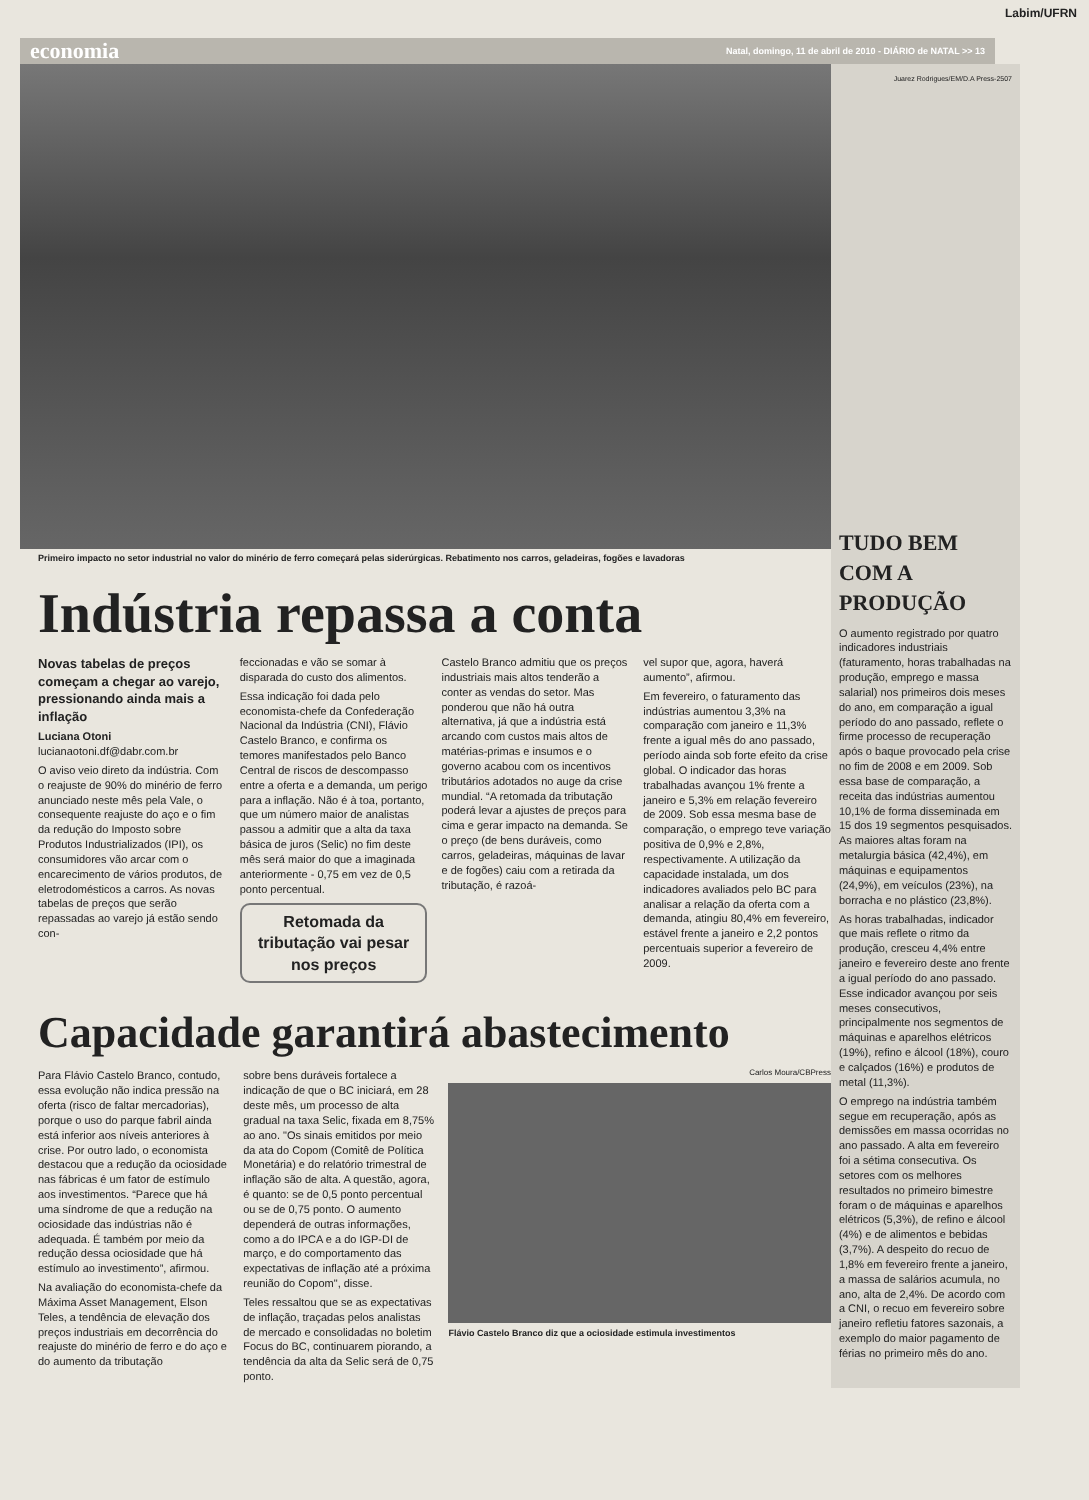Labim/UFRN
economia Natal, domingo, 11 de abril de 2010 - DIÁRIO de NATAL >> 13
Primeiro impacto no setor industrial no valor do minério de ferro começará pelas siderúrgicas. Rebatimento nos carros, geladeiras, fogões e lavadoras
Indústria repassa a conta
Novas tabelas de preços começam a chegar ao varejo, pressionando ainda mais a inflação
Luciana Otoni
lucianaotoni.df@dabr.com.br
O aviso veio direto da indústria. Com o reajuste de 90% do minério de ferro anunciado neste mês pela Vale, o consequente reajuste do aço e o fim da redução do Imposto sobre Produtos Industrializados (IPI), os consumidores vão arcar com o encarecimento de vários produtos, de eletrodomésticos a carros. As novas tabelas de preços que serão repassadas ao varejo já estão sendo con-
feccionadas e vão se somar à disparada do custo dos alimentos.
Essa indicação foi dada pelo economista-chefe da Confederação Nacional da Indústria (CNI), Flávio Castelo Branco, e confirma os temores manifestados pelo Banco Central de riscos de descompasso entre a oferta e a demanda, um perigo para a inflação. Não é à toa, portanto, que um número maior de analistas passou a admitir que a alta da taxa básica de juros (Selic) no fim deste mês será maior do que a imaginada anteriormente - 0,75 em vez de 0,5 ponto percentual.
Retomada da tributação vai pesar nos preços
Castelo Branco admitiu que os preços industriais mais altos tenderão a conter as vendas do setor. Mas ponderou que não há outra alternativa, já que a indústria está arcando com custos mais altos de matérias-primas e insumos e o governo acabou com os incentivos tributários adotados no auge da crise mundial. “A retomada da tributação poderá levar a ajustes de preços para cima e gerar impacto na demanda. Se o preço (de bens duráveis, como carros, geladeiras, máquinas de lavar e de fogões) caiu com a retirada da tributação, é razoá-
vel supor que, agora, haverá aumento”, afirmou.
Em fevereiro, o faturamento das indústrias aumentou 3,3% na comparação com janeiro e 11,3% frente a igual mês do ano passado, período ainda sob forte efeito da crise global. O indicador das horas trabalhadas avançou 1% frente a janeiro e 5,3% em relação fevereiro de 2009. Sob essa mesma base de comparação, o emprego teve variação positiva de 0,9% e 2,8%, respectivamente. A utilização da capacidade instalada, um dos indicadores avaliados pelo BC para analisar a relação da oferta com a demanda, atingiu 80,4% em fevereiro, estável frente a janeiro e 2,2 pontos percentuais superior a fevereiro de 2009.
Capacidade garantirá abastecimento
Para Flávio Castelo Branco, contudo, essa evolução não indica pressão na oferta (risco de faltar mercadorias), porque o uso do parque fabril ainda está inferior aos níveis anteriores à crise. Por outro lado, o economista destacou que a redução da ociosidade nas fábricas é um fator de estímulo aos investimentos. “Parece que há uma síndrome de que a redução na ociosidade das indústrias não é adequada. É também por meio da redução dessa ociosidade que há estímulo ao investimento”, afirmou.
Na avaliação do economista-chefe da Máxima Asset Management, Elson Teles, a tendência de elevação dos preços industriais em decorrência do reajuste do minério de ferro e do aço e do aumento da tributação
sobre bens duráveis fortalece a indicação de que o BC iniciará, em 28 deste mês, um processo de alta gradual na taxa Selic, fixada em 8,75% ao ano. "Os sinais emitidos por meio da ata do Copom (Comitê de Política Monetária) e do relatório trimestral de inflação são de alta. A questão, agora, é quanto: se de 0,5 ponto percentual ou se de 0,75 ponto. O aumento dependerá de outras informações, como a do IPCA e a do IGP-DI de março, e do comportamento das expectativas de inflação até a próxima reunião do Copom", disse.
Teles ressaltou que se as expectativas de inflação, traçadas pelos analistas de mercado e consolidadas no boletim Focus do BC, continuarem piorando, a tendência da alta da Selic será de 0,75 ponto.
Carlos Moura/CBPress
Flávio Castelo Branco diz que a ociosidade estimula investimentos
Juarez Rodrigues/EM/D.A Press-2507
TUDO BEM COM A PRODUÇÃO
O aumento registrado por quatro indicadores industriais (faturamento, horas trabalhadas na produção, emprego e massa salarial) nos primeiros dois meses do ano, em comparação a igual período do ano passado, reflete o firme processo de recuperação após o baque provocado pela crise no fim de 2008 e em 2009. Sob essa base de comparação, a receita das indústrias aumentou 10,1% de forma disseminada em 15 dos 19 segmentos pesquisados. As maiores altas foram na metalurgia básica (42,4%), em máquinas e equipamentos (24,9%), em veículos (23%), na borracha e no plástico (23,8%).
As horas trabalhadas, indicador que mais reflete o ritmo da produção, cresceu 4,4% entre janeiro e fevereiro deste ano frente a igual período do ano passado. Esse indicador avançou por seis meses consecutivos, principalmente nos segmentos de máquinas e aparelhos elétricos (19%), refino e álcool (18%), couro e calçados (16%) e produtos de metal (11,3%).
O emprego na indústria também segue em recuperação, após as demissões em massa ocorridas no ano passado. A alta em fevereiro foi a sétima consecutiva. Os setores com os melhores resultados no primeiro bimestre foram o de máquinas e aparelhos elétricos (5,3%), de refino e álcool (4%) e de alimentos e bebidas (3,7%). A despeito do recuo de 1,8% em fevereiro frente a janeiro, a massa de salários acumula, no ano, alta de 2,4%. De acordo com a CNI, o recuo em fevereiro sobre janeiro refletiu fatores sazonais, a exemplo do maior pagamento de férias no primeiro mês do ano.